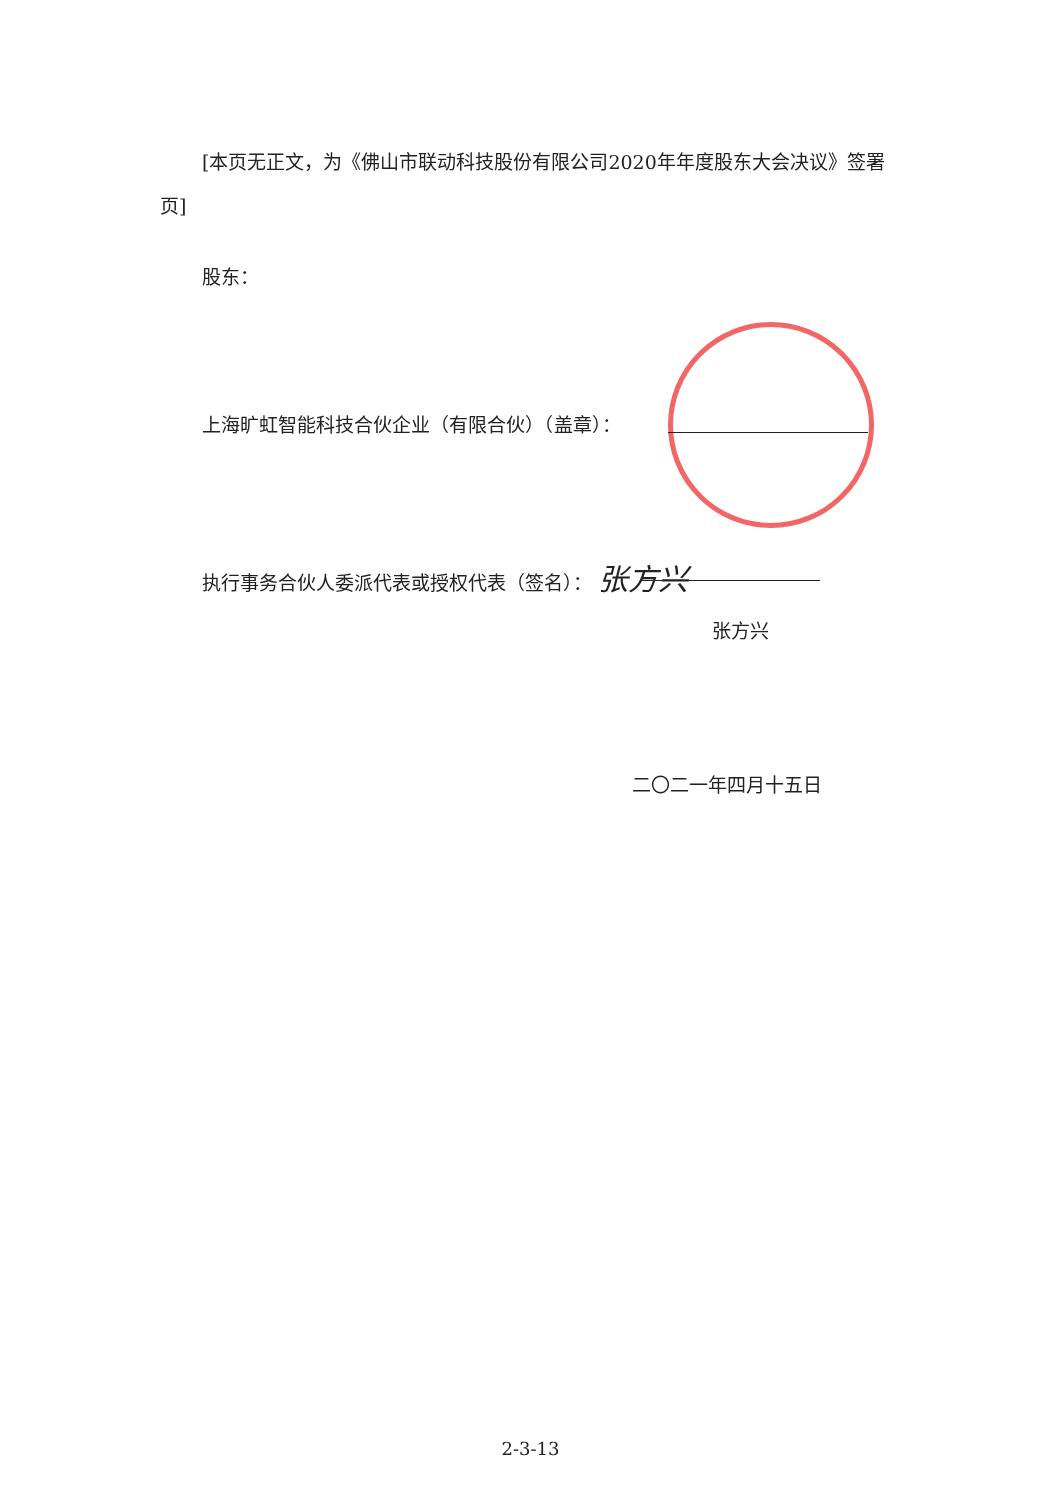[本页无正文，为《佛山市联动科技股份有限公司2020年年度股东大会决议》签署页]
股东：
上海旷虹智能科技合伙企业（有限合伙）（盖章）：
执行事务合伙人委派代表或授权代表（签名）： 张方兴
张方兴
二〇二一年四月十五日
2-3-13